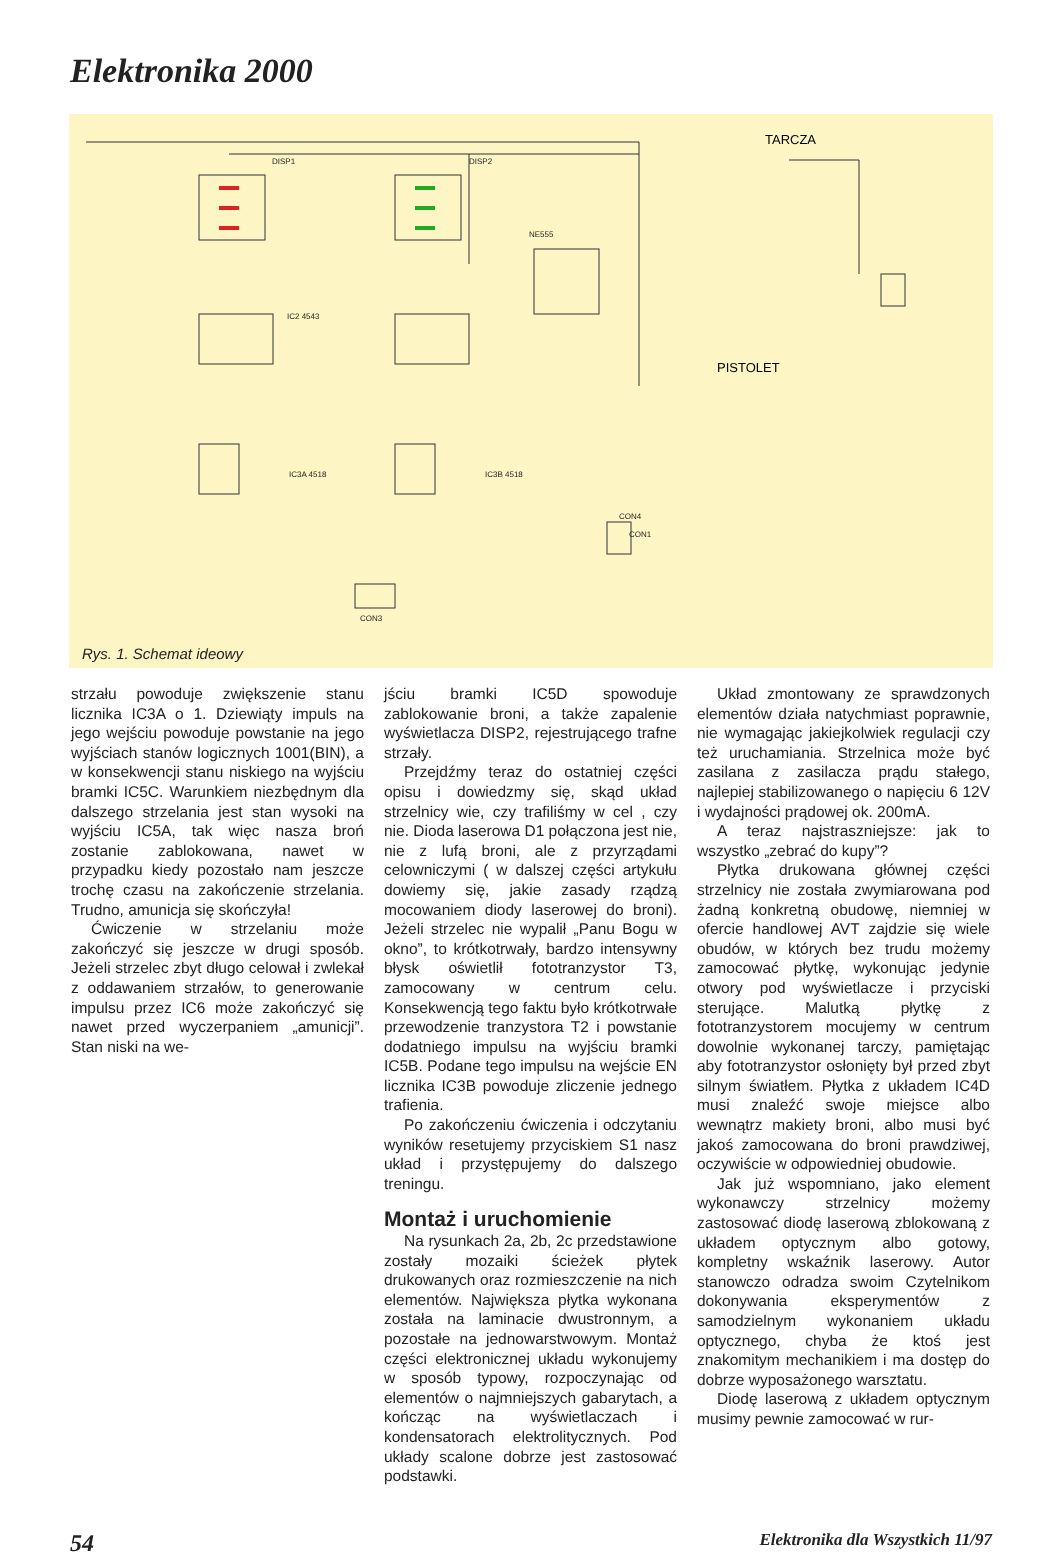Elektronika 2000
DISP1
DISP2
IC2 4543
NE555
IC3A 4518
IC3B 4518
CON1
CON3
CON4
TARCZA
PISTOLET
Rys. 1. Schemat ideowy
strzału powoduje zwiększenie stanu licznika IC3A o 1. Dziewiąty impuls na jego wejściu powoduje powstanie na jego wyjściach stanów logicznych 1001(BIN), a w konsekwencji stanu niskiego na wyjściu bramki IC5C. Warunkiem niezbędnym dla dalszego strzelania jest stan wysoki na wyjściu IC5A, tak więc nasza broń zostanie zablokowana, nawet w przypadku kiedy pozostało nam jeszcze trochę czasu na zakończenie strzelania. Trudno, amunicja się skończyła!
Ćwiczenie w strzelaniu może zakończyć się jeszcze w drugi sposób. Jeżeli strzelec zbyt długo celował i zwlekał z oddawaniem strzałów, to generowanie impulsu przez IC6 może zakończyć się nawet przed wyczerpaniem „amunicji”. Stan niski na we-
jściu bramki IC5D spowoduje zablokowanie broni, a także zapalenie wyświetlacza DISP2, rejestrującego trafne strzały.
Przejdźmy teraz do ostatniej części opisu i dowiedzmy się, skąd układ strzelnicy wie, czy trafiliśmy w cel , czy nie. Dioda laserowa D1 połączona jest nie, nie z lufą broni, ale z przyrządami celowniczymi ( w dalszej części artykułu dowiemy się, jakie zasady rządzą mocowaniem diody laserowej do broni). Jeżeli strzelec nie wypalił „Panu Bogu w okno”, to krótkotrwały, bardzo intensywny błysk oświetlił fototranzystor T3, zamocowany w centrum celu. Konsekwencją tego faktu było krótkotrwałe przewodzenie tranzystora T2 i powstanie dodatniego impulsu na wyjściu bramki IC5B. Podane tego impulsu na wejście EN licznika IC3B powoduje zliczenie jednego trafienia.
Po zakończeniu ćwiczenia i odczytaniu wyników resetujemy przyciskiem S1 nasz układ i przystępujemy do dalszego treningu.
Montaż i uruchomienie
Na rysunkach 2a, 2b, 2c przedstawione zostały mozaiki ścieżek płytek drukowanych oraz rozmieszczenie na nich elementów. Największa płytka wykonana została na laminacie dwustronnym, a pozostałe na jednowarstwowym. Montaż części elektronicznej układu wykonujemy w sposób typowy, rozpoczynając od elementów o najmniejszych gabarytach, a kończąc na wyświetlaczach i kondensatorach elektrolitycznych. Pod układy scalone dobrze jest zastosować podstawki.
Układ zmontowany ze sprawdzonych elementów działa natychmiast poprawnie, nie wymagając jakiejkolwiek regulacji czy też uruchamiania. Strzelnica może być zasilana z zasilacza prądu stałego, najlepiej stabilizowanego o napięciu 6 12V i wydajności prądowej ok. 200mA.
A teraz najstraszniejsze: jak to wszystko „zebrać do kupy”?
Płytka drukowana głównej części strzelnicy nie została zwymiarowana pod żadną konkretną obudowę, niemniej w ofercie handlowej AVT zajdzie się wiele obudów, w których bez trudu możemy zamocować płytkę, wykonując jedynie otwory pod wyświetlacze i przyciski sterujące. Malutką płytkę z fototranzystorem mocujemy w centrum dowolnie wykonanej tarczy, pamiętając aby fototranzystor osłonięty był przed zbyt silnym światłem. Płytka z układem IC4D musi znaleźć swoje miejsce albo wewnątrz makiety broni, albo musi być jakoś zamocowana do broni prawdziwej, oczywiście w odpowiedniej obudowie.
Jak już wspomniano, jako element wykonawczy strzelnicy możemy zastosować diodę laserową zblokowaną z układem optycznym albo gotowy, kompletny wskaźnik laserowy. Autor stanowczo odradza swoim Czytelnikom dokonywania eksperymentów z samodzielnym wykonaniem układu optycznego, chyba że ktoś jest znakomitym mechanikiem i ma dostęp do dobrze wyposażonego warsztatu.
Diodę laserową z układem optycznym musimy pewnie zamocować w rur-
54 Elektronika dla Wszystkich 11/97